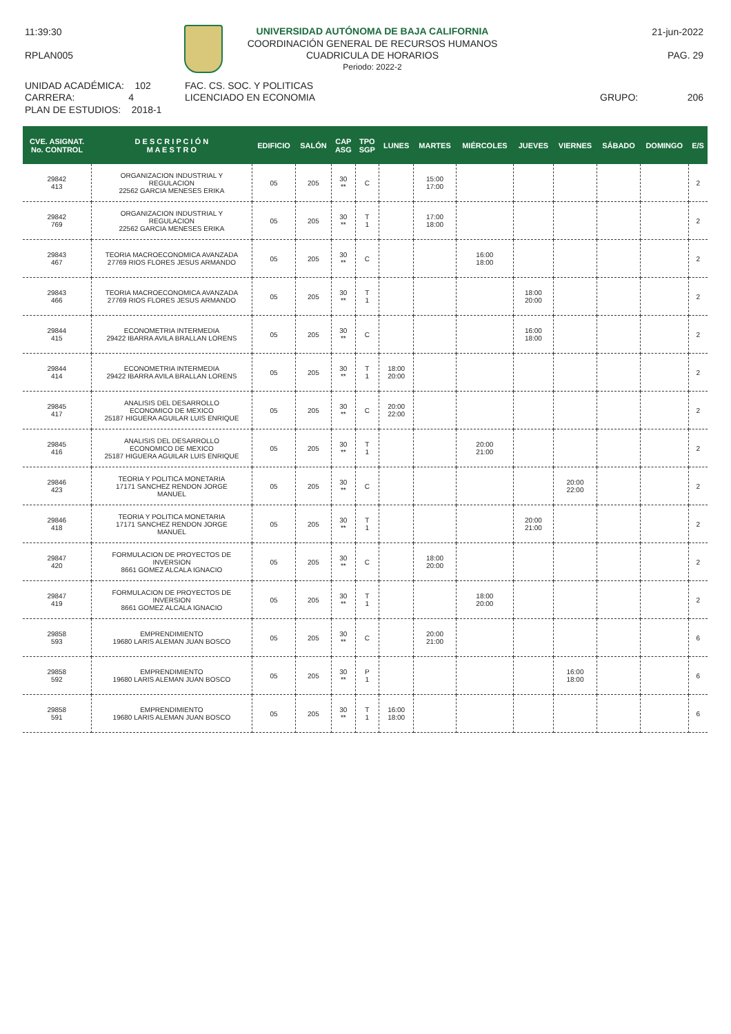11:39:30
RPLAN005
UNIVERSIDAD AUTÓNOMA DE BAJA CALIFORNIA
COORDINACIÓN GENERAL DE RECURSOS HUMANOS
CUADRICULA DE HORARIOS
Periodo: 2022-2
21-jun-2022
PAG. 29
UNIDAD ACADÉMICA: 102
CARRERA: 4
PLAN DE ESTUDIOS: 2018-1
FAC. CS. SOC. Y POLITICAS
LICENCIADO EN ECONOMIA GRUPO: 206
| CVE. ASIGNAT. No. CONTROL | D E S C R I P C I Ó N M A E S T R O | EDIFICIO | SALÓN | CAP ASG | TPO SGP | LUNES | MARTES | MIÉRCOLES | JUEVES | VIERNES | SÁBADO | DOMINGO | E/S |
| --- | --- | --- | --- | --- | --- | --- | --- | --- | --- | --- | --- | --- | --- |
| 29842 413 | ORGANIZACION INDUSTRIAL Y REGULACION 22562 GARCIA MENESES ERIKA | 05 | 205 | 30 ** | C | | 15:00 17:00 | | | | | | 2 |
| 29842 769 | ORGANIZACION INDUSTRIAL Y REGULACION 22562 GARCIA MENESES ERIKA | 05 | 205 | 30 ** | T 1 | | 17:00 18:00 | | | | | | 2 |
| 29843 467 | TEORIA MACROECONOMICA AVANZADA 27769 RIOS FLORES JESUS ARMANDO | 05 | 205 | 30 ** | C | | | 16:00 18:00 | | | | | 2 |
| 29843 466 | TEORIA MACROECONOMICA AVANZADA 27769 RIOS FLORES JESUS ARMANDO | 05 | 205 | 30 ** | T 1 | | | | 18:00 20:00 | | | | 2 |
| 29844 415 | ECONOMETRIA INTERMEDIA 29422 IBARRA AVILA BRALLAN LORENS | 05 | 205 | 30 ** | C | | | | 16:00 18:00 | | | | 2 |
| 29844 414 | ECONOMETRIA INTERMEDIA 29422 IBARRA AVILA BRALLAN LORENS | 05 | 205 | 30 ** | T 1 | 18:00 20:00 | | | | | | | 2 |
| 29845 417 | ANALISIS DEL DESARROLLO ECONOMICO DE MEXICO 25187 HIGUERA AGUILAR LUIS ENRIQUE | 05 | 205 | 30 ** | C | 20:00 22:00 | | | | | | | 2 |
| 29845 416 | ANALISIS DEL DESARROLLO ECONOMICO DE MEXICO 25187 HIGUERA AGUILAR LUIS ENRIQUE | 05 | 205 | 30 ** | T 1 | | | 20:00 21:00 | | | | | 2 |
| 29846 423 | TEORIA Y POLITICA MONETARIA 17171 SANCHEZ RENDON JORGE MANUEL | 05 | 205 | 30 ** | C | | | | | 20:00 22:00 | | | 2 |
| 29846 418 | TEORIA Y POLITICA MONETARIA 17171 SANCHEZ RENDON JORGE MANUEL | 05 | 205 | 30 ** | T 1 | | | | 20:00 21:00 | | | | 2 |
| 29847 420 | FORMULACION DE PROYECTOS DE INVERSION 8661 GOMEZ ALCALA IGNACIO | 05 | 205 | 30 ** | C | | 18:00 20:00 | | | | | | 2 |
| 29847 419 | FORMULACION DE PROYECTOS DE INVERSION 8661 GOMEZ ALCALA IGNACIO | 05 | 205 | 30 ** | T 1 | | | 18:00 20:00 | | | | | 2 |
| 29858 593 | EMPRENDIMIENTO 19680 LARIS ALEMAN JUAN BOSCO | 05 | 205 | 30 ** | C | | 20:00 21:00 | | | | | | 6 |
| 29858 592 | EMPRENDIMIENTO 19680 LARIS ALEMAN JUAN BOSCO | 05 | 205 | 30 ** | P 1 | | | | | 16:00 18:00 | | | 6 |
| 29858 591 | EMPRENDIMIENTO 19680 LARIS ALEMAN JUAN BOSCO | 05 | 205 | 30 ** | T 1 | 16:00 18:00 | | | | | | | 6 |